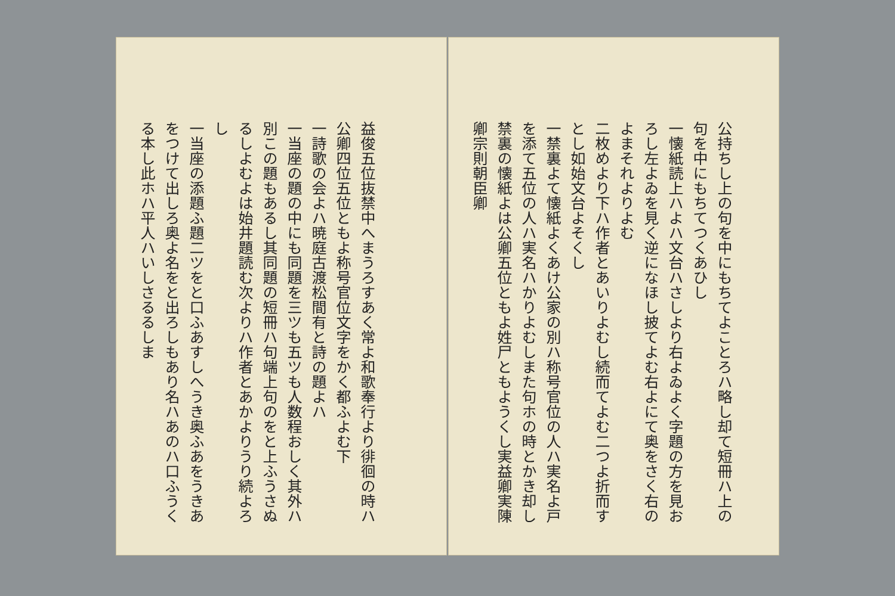公持ちし上の句を中にもちてよことろハ略し却て短冊ハ上の句を中にもちてつくあひし
一懐紙読上ハよハ文台ハさしより右よゐよく字題の方を見おろし左よゐを見く逆になほし披てよむ右よにて奥をさく右のよまそれよりよむ
二枚めより下ハ作者とあいりよむし続而てよむ二つよ折而すとし如始文台よそくし
一禁裏よて懐紙よくあけ公家の別ハ称号官位の人ハ実名よ戸を添て五位の人ハ実名ハかりよむしまた句ホの時とかき却し禁裏の懐紙よは公卿五位ともよ姓尸ともようくし実益卿実陳卿宗則朝臣卿
益俊五位抜禁中へまうろすあく常よ和歌奉行より徘徊の時ハ公卿四位五位ともよ称号官位文字をかく都ふよむ下
一詩歌の会よハ暁庭古渡松間有と詩の題よハ
一当座の題の中にも同題を三ツも五ツも人数程おしく其外ハ別この題もあるし其同題の短冊ハ句端上句のをと上ふうさぬるしよむよは始井題読む次よりハ作者とあかよりうり続よろし
一当座の添題ふ題二ツをと口ふあすしへうき奥ふあをうきあをつけて出しろ奥よ名をと出ろしもあり名ハあのハ口ふうくる本し此ホハ平人ハいしさるるしま